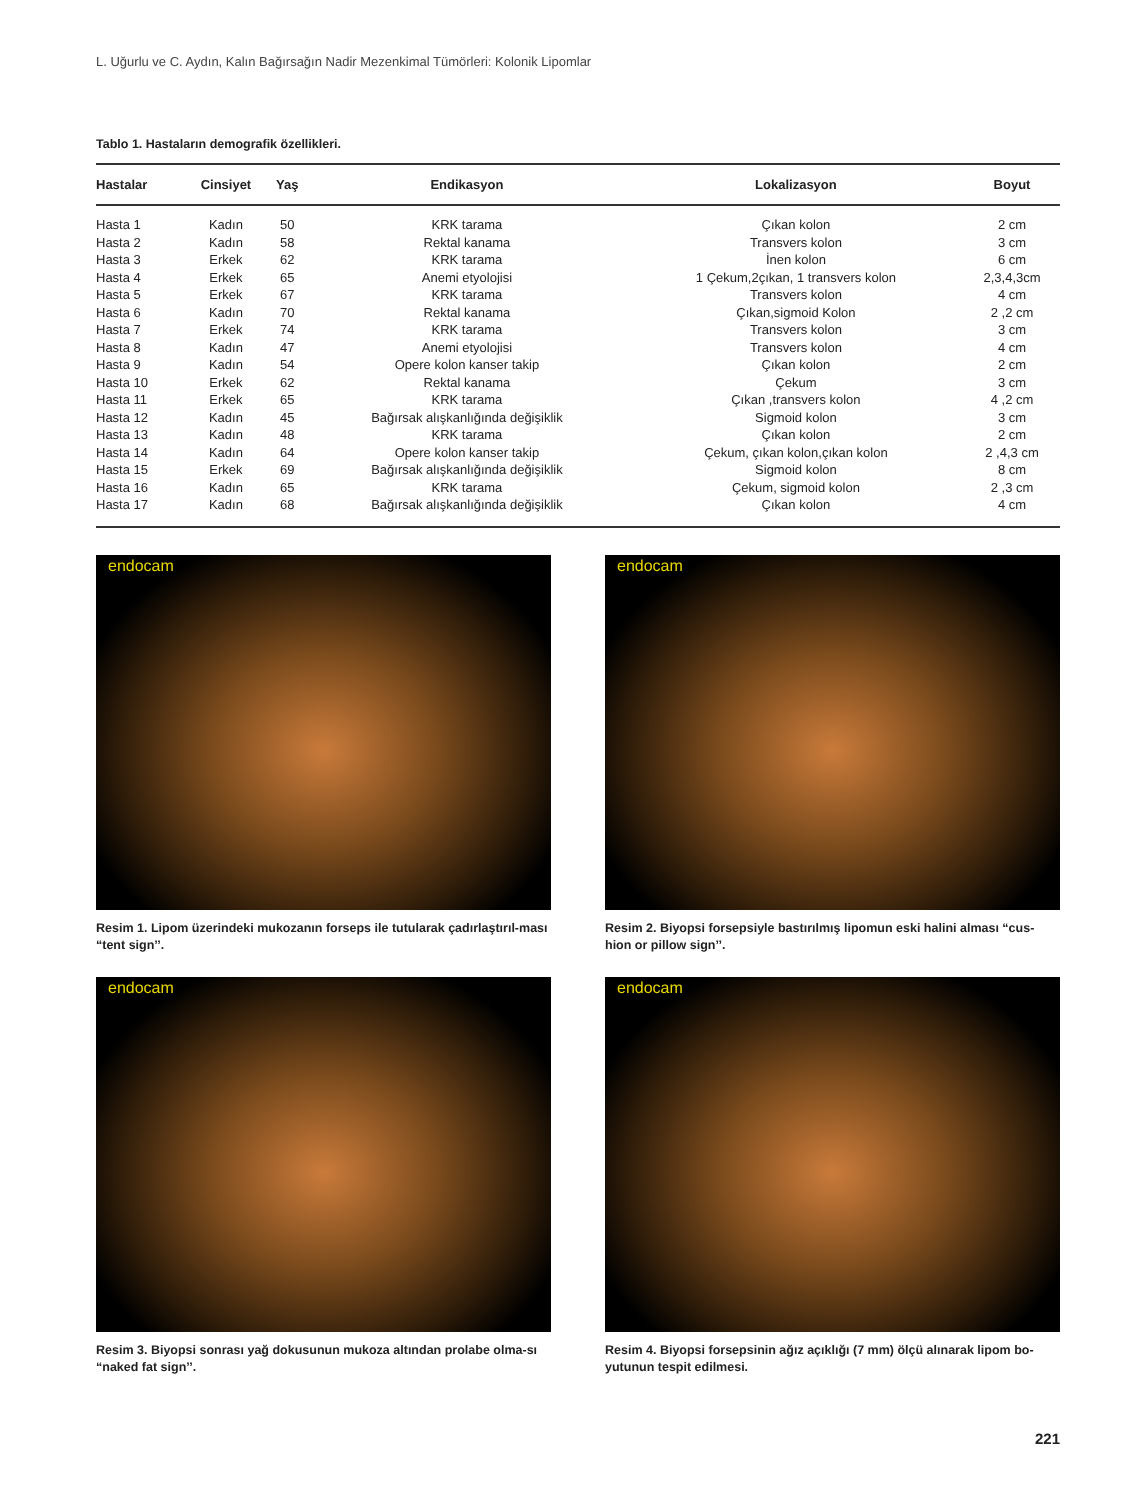L. Uğurlu ve C. Aydın, Kalın Bağırsağın Nadir Mezenkimal Tümörleri: Kolonik Lipomlar
Tablo 1. Hastaların demografik özellikleri.
| Hastalar | Cinsiyet | Yaş | Endikasyon | Lokalizasyon | Boyut |
| --- | --- | --- | --- | --- | --- |
| Hasta 1 | Kadın | 50 | KRK tarama | Çıkan kolon | 2 cm |
| Hasta 2 | Kadın | 58 | Rektal kanama | Transvers kolon | 3 cm |
| Hasta 3 | Erkek | 62 | KRK tarama | İnen kolon | 6 cm |
| Hasta 4 | Erkek | 65 | Anemi etyolojisi | 1 Çekum,2çıkan, 1 transvers kolon | 2,3,4,3cm |
| Hasta 5 | Erkek | 67 | KRK tarama | Transvers kolon | 4 cm |
| Hasta 6 | Kadın | 70 | Rektal kanama | Çıkan,sigmoid Kolon | 2 ,2 cm |
| Hasta 7 | Erkek | 74 | KRK tarama | Transvers kolon | 3 cm |
| Hasta 8 | Kadın | 47 | Anemi etyolojisi | Transvers kolon | 4 cm |
| Hasta 9 | Kadın | 54 | Opere kolon kanser takip | Çıkan kolon | 2 cm |
| Hasta 10 | Erkek | 62 | Rektal kanama | Çekum | 3 cm |
| Hasta 11 | Erkek | 65 | KRK tarama | Çıkan ,transvers kolon | 4 ,2 cm |
| Hasta 12 | Kadın | 45 | Bağırsak alışkanlığında değişiklik | Sigmoid kolon | 3 cm |
| Hasta 13 | Kadın | 48 | KRK tarama | Çıkan kolon | 2 cm |
| Hasta 14 | Kadın | 64 | Opere kolon kanser takip | Çekum, çıkan kolon,çıkan kolon | 2 ,4,3 cm |
| Hasta 15 | Erkek | 69 | Bağırsak alışkanlığında değişiklik | Sigmoid kolon | 8 cm |
| Hasta 16 | Kadın | 65 | KRK tarama | Çekum, sigmoid kolon | 2 ,3 cm |
| Hasta 17 | Kadın | 68 | Bağırsak alışkanlığında değişiklik | Çıkan kolon | 4 cm |
endocam
Resim 1. Lipom üzerindeki mukozanın forseps ile tutularak çadırlaştırıl-ması “tent sign’’.
endocam
Resim 2. Biyopsi forsepsiyle bastırılmış lipomun eski halini alması “cus-hion or pillow sign’’.
endocam
Resim 3. Biyopsi sonrası yağ dokusunun mukoza altından prolabe olma-sı “naked fat sign’’.
endocam
Resim 4. Biyopsi forsepsinin ağız açıklığı (7 mm) ölçü alınarak lipom bo-yutunun tespit edilmesi.
221